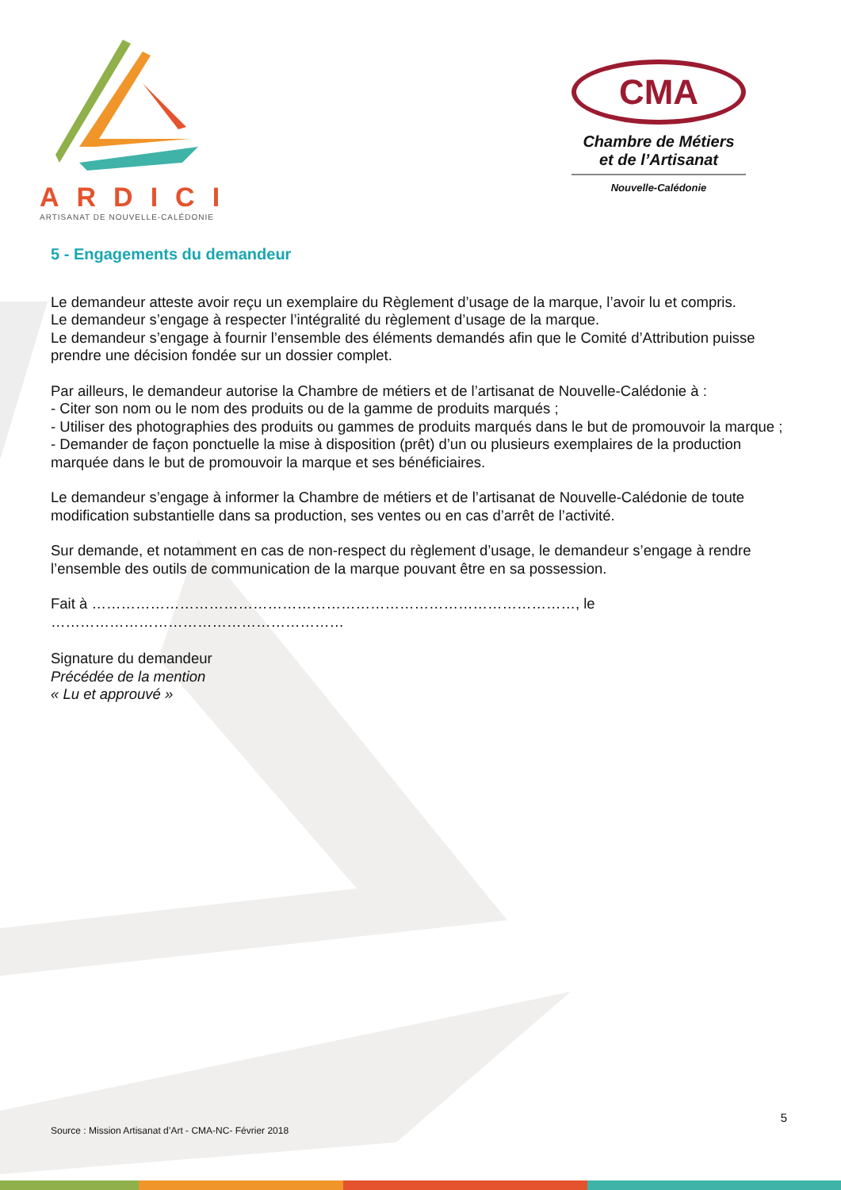ARDICI
ARTISANAT DE NOUVELLE-CALÉDONIE
CMA
Chambre de Métiers
et de l’Artisanat
Nouvelle-Calédonie
5 - Engagements du demandeur
Le demandeur atteste avoir reçu un exemplaire du Règlement d’usage de la marque, l’avoir lu et compris.
Le demandeur s’engage à respecter l’intégralité du règlement d’usage de la marque.
Le demandeur s’engage à fournir l’ensemble des éléments demandés afin que le Comité d’Attribution puisse prendre une décision fondée sur un dossier complet.
Par ailleurs, le demandeur autorise la Chambre de métiers et de l’artisanat de Nouvelle-Calédonie à :
- Citer son nom ou le nom des produits ou de la gamme de produits marqués ;
- Utiliser des photographies des produits ou gammes de produits marqués dans le but de promouvoir la marque ;
- Demander de façon ponctuelle la mise à disposition (prêt) d’un ou plusieurs exemplaires de la production marquée dans le but de promouvoir la marque et ses bénéficiaires.
Le demandeur s’engage à informer la Chambre de métiers et de l’artisanat de Nouvelle-Calédonie de toute modification substantielle dans sa production, ses ventes ou en cas d’arrêt de l’activité.
Sur demande, et notamment en cas de non-respect du règlement d’usage, le demandeur s’engage à rendre l’ensemble des outils de communication de la marque pouvant être en sa possession.
Fait à ………………………………………………………………………………………, le
……………………………………………………
Signature du demandeur
Précédée de la mention
« Lu et approuvé »
5
Source : Mission Artisanat d’Art - CMA-NC- Février 2018